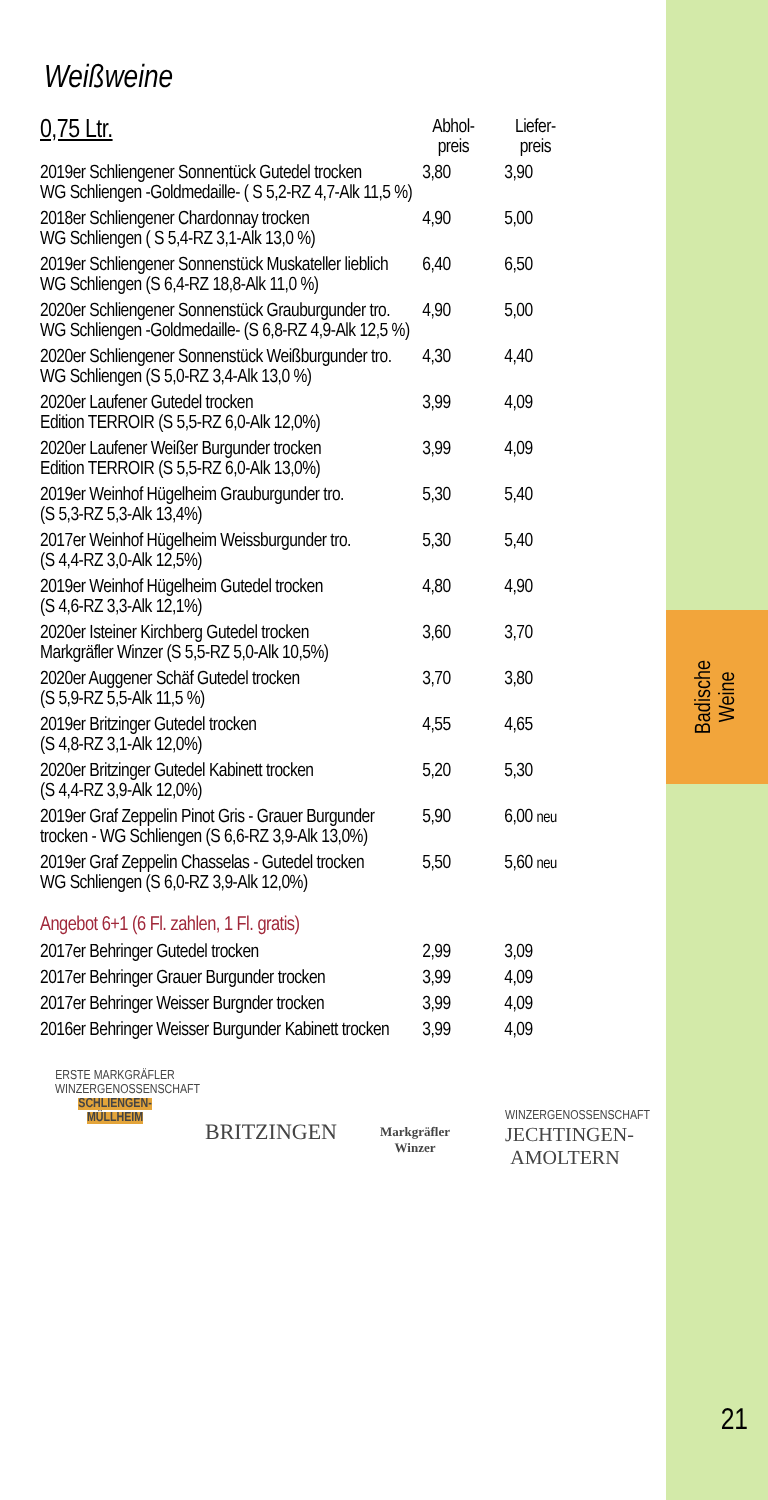Badische
Weine
21
Weißweine
| 0,75 Ltr. | Abhol- preis | Liefer- preis |
| --- | --- | --- |
| 2019er Schliengener Sonnentück Gutedel trocken WG Schliengen -Goldmedaille- ( S 5,2-RZ 4,7-Alk 11,5 %) | 3,80 | 3,90 |
| 2018er Schliengener Chardonnay trocken WG Schliengen ( S 5,4-RZ 3,1-Alk 13,0 %) | 4,90 | 5,00 |
| 2019er Schliengener Sonnenstück Muskateller lieblich WG Schliengen (S 6,4-RZ 18,8-Alk 11,0 %) | 6,40 | 6,50 |
| 2020er Schliengener Sonnenstück Grauburgunder tro. WG Schliengen -Goldmedaille- (S 6,8-RZ 4,9-Alk 12,5 %) | 4,90 | 5,00 |
| 2020er Schliengener Sonnenstück Weißburgunder tro. WG Schliengen (S 5,0-RZ 3,4-Alk 13,0 %) | 4,30 | 4,40 |
| 2020er Laufener Gutedel trocken Edition TERROIR (S 5,5-RZ 6,0-Alk 12,0%) | 3,99 | 4,09 |
| 2020er Laufener Weißer Burgunder trocken Edition TERROIR (S 5,5-RZ 6,0-Alk 13,0%) | 3,99 | 4,09 |
| 2019er Weinhof Hügelheim Grauburgunder tro. (S 5,3-RZ 5,3-Alk 13,4%) | 5,30 | 5,40 |
| 2017er Weinhof Hügelheim Weissburgunder tro. (S 4,4-RZ 3,0-Alk 12,5%) | 5,30 | 5,40 |
| 2019er Weinhof Hügelheim Gutedel trocken (S 4,6-RZ 3,3-Alk 12,1%) | 4,80 | 4,90 |
| 2020er Isteiner Kirchberg Gutedel trocken Markgräfler Winzer (S 5,5-RZ 5,0-Alk 10,5%) | 3,60 | 3,70 |
| 2020er Auggener Schäf Gutedel trocken (S 5,9-RZ 5,5-Alk 11,5 %) | 3,70 | 3,80 |
| 2019er Britzinger Gutedel trocken (S 4,8-RZ 3,1-Alk 12,0%) | 4,55 | 4,65 |
| 2020er Britzinger Gutedel Kabinett trocken (S 4,4-RZ 3,9-Alk 12,0%) | 5,20 | 5,30 |
| 2019er Graf Zeppelin Pinot Gris - Grauer Burgunder trocken - WG Schliengen (S 6,6-RZ 3,9-Alk 13,0%) | 5,90 | 6,00 neu |
| 2019er Graf Zeppelin Chasselas - Gutedel trocken WG Schliengen (S 6,0-RZ 3,9-Alk 12,0%) | 5,50 | 5,60 neu |
| Angebot 6+1 (6 Fl. zahlen, 1 Fl. gratis) | | |
| 2017er Behringer Gutedel trocken | 2,99 | 3,09 |
| 2017er Behringer Grauer Burgunder trocken | 3,99 | 4,09 |
| 2017er Behringer Weisser Burgnder trocken | 3,99 | 4,09 |
| 2016er Behringer Weisser Burgunder Kabinett trocken | 3,99 | 4,09 |
ERSTE MARKGRÄFLER WINZERGENOSSENSCHAFT
SCHLIENGEN-MÜLLHEIM
BRITZINGEN
Markgräfler
Winzer
WINZERGENOSSENSCHAFT
JECHTINGEN-
AMOLTERN